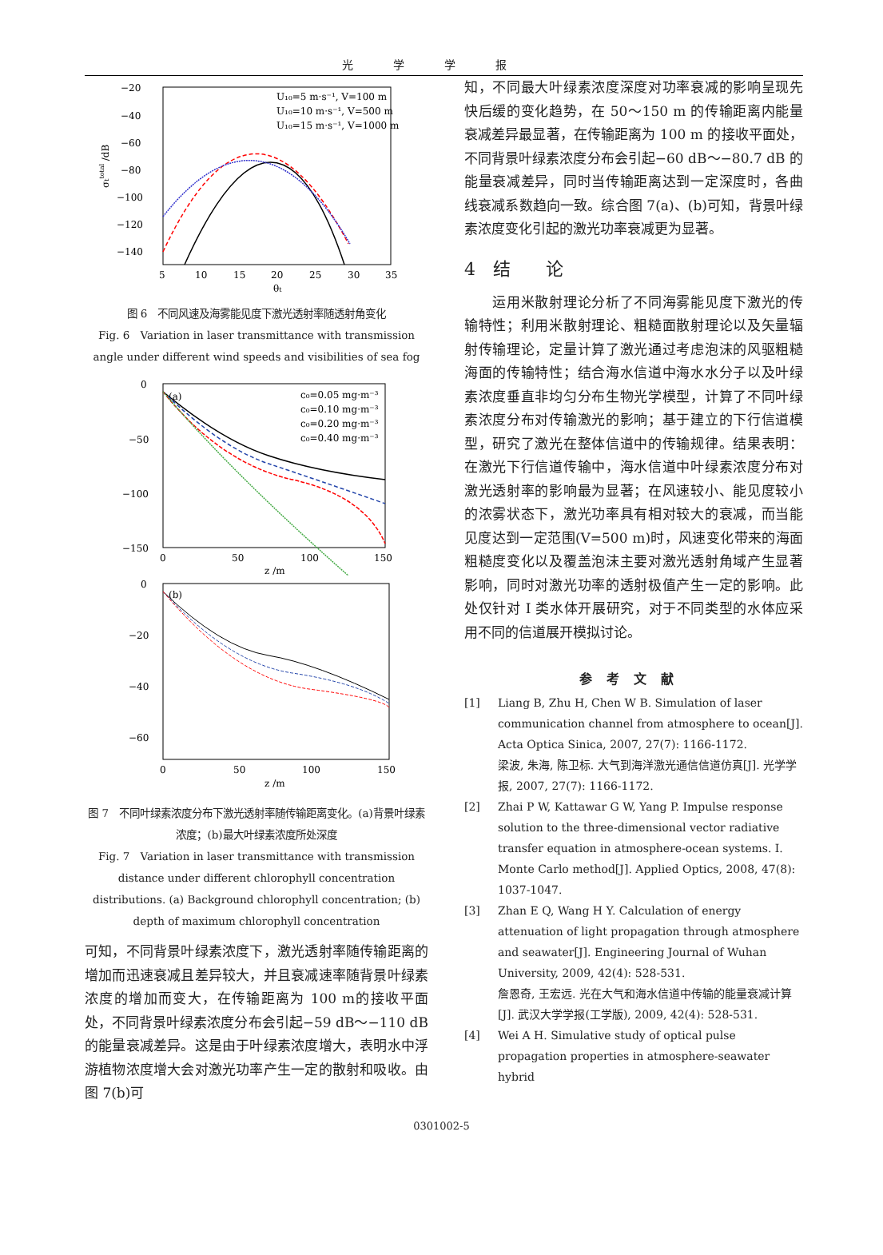光学学报
−20
−40
−60
−80
−100
−120
−140
5
10
15
20
25
30
35
θt
σttotal /dB
U₁₀=5 m·s⁻¹, V=100 m
U₁₀=10 m·s⁻¹, V=500 m
U₁₀=15 m·s⁻¹, V=1000 m
图 6　不同风速及海雾能见度下激光透射率随透射角变化
Fig. 6　Variation in laser transmittance with transmission angle under different wind speeds and visibilities of sea fog
0
−50
−100
−150
0
50
100
150
z /m
(a)
c₀=0.05 mg·m⁻³
c₀=0.10 mg·m⁻³
c₀=0.20 mg·m⁻³
c₀=0.40 mg·m⁻³
0
−20
−40
−60
0
50
100
150
z /m
(b)
图 7　不同叶绿素浓度分布下激光透射率随传输距离变化。(a)背景叶绿素浓度；(b)最大叶绿素浓度所处深度
Fig. 7　Variation in laser transmittance with transmission distance under different chlorophyll concentration distributions. (a) Background chlorophyll concentration; (b) depth of maximum chlorophyll concentration
可知，不同背景叶绿素浓度下，激光透射率随传输距离的增加而迅速衰减且差异较大，并且衰减速率随背景叶绿素浓度的增加而变大，在传输距离为 100 m的接收平面处，不同背景叶绿素浓度分布会引起−59 dB～−110 dB 的能量衰减差异。这是由于叶绿素浓度增大，表明水中浮游植物浓度增大会对激光功率产生一定的散射和吸收。由图 7(b)可
知，不同最大叶绿素浓度深度对功率衰减的影响呈现先快后缓的变化趋势，在 50～150 m 的传输距离内能量衰减差异最显著，在传输距离为 100 m 的接收平面处，不同背景叶绿素浓度分布会引起−60 dB～−80.7 dB 的能量衰减差异，同时当传输距离达到一定深度时，各曲线衰减系数趋向一致。综合图 7(a)、(b)可知，背景叶绿素浓度变化引起的激光功率衰减更为显著。
4　结　　论
　　运用米散射理论分析了不同海雾能见度下激光的传输特性；利用米散射理论、粗糙面散射理论以及矢量辐射传输理论，定量计算了激光通过考虑泡沫的风驱粗糙海面的传输特性；结合海水信道中海水水分子以及叶绿素浓度垂直非均匀分布生物光学模型，计算了不同叶绿素浓度分布对传输激光的影响；基于建立的下行信道模型，研究了激光在整体信道中的传输规律。结果表明：在激光下行信道传输中，海水信道中叶绿素浓度分布对激光透射率的影响最为显著；在风速较小、能见度较小的浓雾状态下，激光功率具有相对较大的衰减，而当能见度达到一定范围(V=500 m)时，风速变化带来的海面粗糙度变化以及覆盖泡沫主要对激光透射角域产生显著影响，同时对激光功率的透射极值产生一定的影响。此处仅针对 I 类水体开展研究，对于不同类型的水体应采用不同的信道展开模拟讨论。
参考文献
[1] Liang B, Zhu H, Chen W B. Simulation of laser communication channel from atmosphere to ocean[J]. Acta Optica Sinica, 2007, 27(7): 1166-1172.
梁波, 朱海, 陈卫标. 大气到海洋激光通信信道仿真[J]. 光学学报, 2007, 27(7): 1166-1172.
[2] Zhai P W, Kattawar G W, Yang P. Impulse response solution to the three-dimensional vector radiative transfer equation in atmosphere-ocean systems. I. Monte Carlo method[J]. Applied Optics, 2008, 47(8): 1037-1047.
[3] Zhan E Q, Wang H Y. Calculation of energy attenuation of light propagation through atmosphere and seawater[J]. Engineering Journal of Wuhan University, 2009, 42(4): 528-531.
詹恩奇, 王宏远. 光在大气和海水信道中传输的能量衰减计算[J]. 武汉大学学报(工学版), 2009, 42(4): 528-531.
[4] Wei A H. Simulative study of optical pulse propagation properties in atmosphere-seawater hybrid
0301002-5